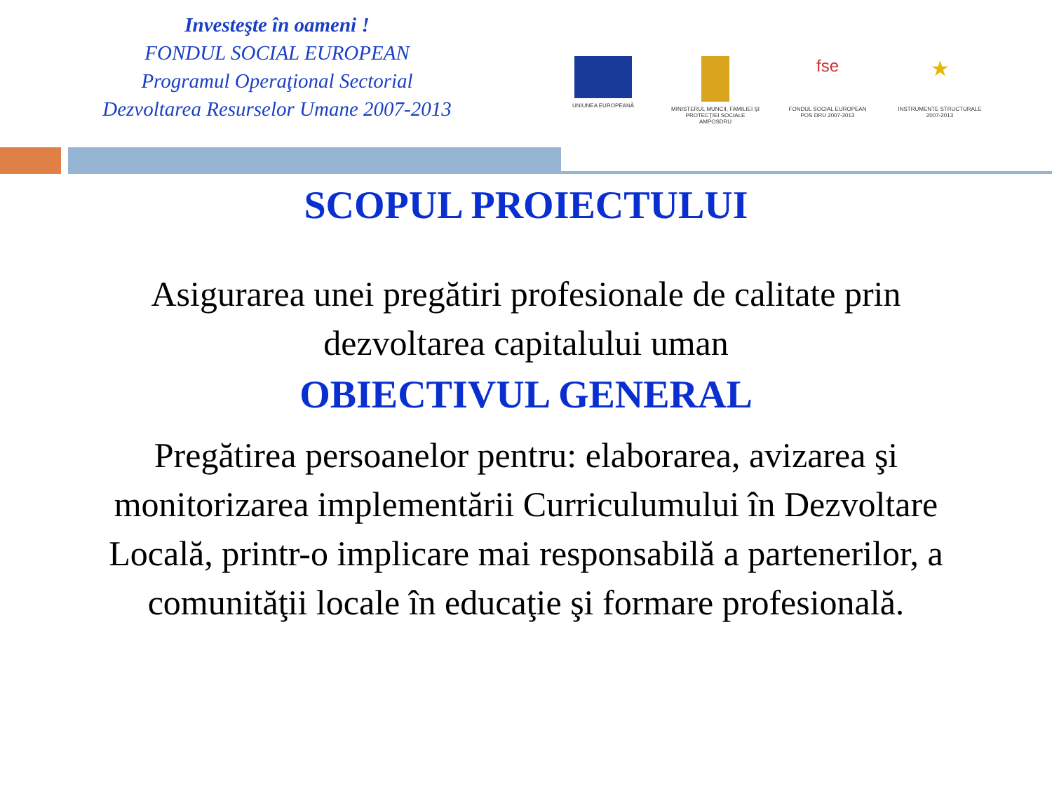Investeşte în oameni !
FONDUL SOCIAL EUROPEAN
Programul Operaţional Sectorial
Dezvoltarea Resurselor Umane 2007-2013
UNIUNEA EUROPEANĂ MINISTERUL MUNCII, FAMILIEI ŞI PROTECŢIEI SOCIALE AMPOSDRU
fse
FONDUL SOCIAL EUROPEAN POS DRU 2007-2013
★
INSTRUMENTE STRUCTURALE 2007-2013
SCOPUL PROIECTULUI
Asigurarea unei pregătiri profesionale de calitate prin dezvoltarea capitalului uman
OBIECTIVUL GENERAL
Pregătirea persoanelor pentru: elaborarea, avizarea şi monitorizarea implementării Curriculumului în Dezvoltare Locală, printr-o implicare mai responsabilă a partenerilor, a comunităţii locale în educaţie şi formare profesională.